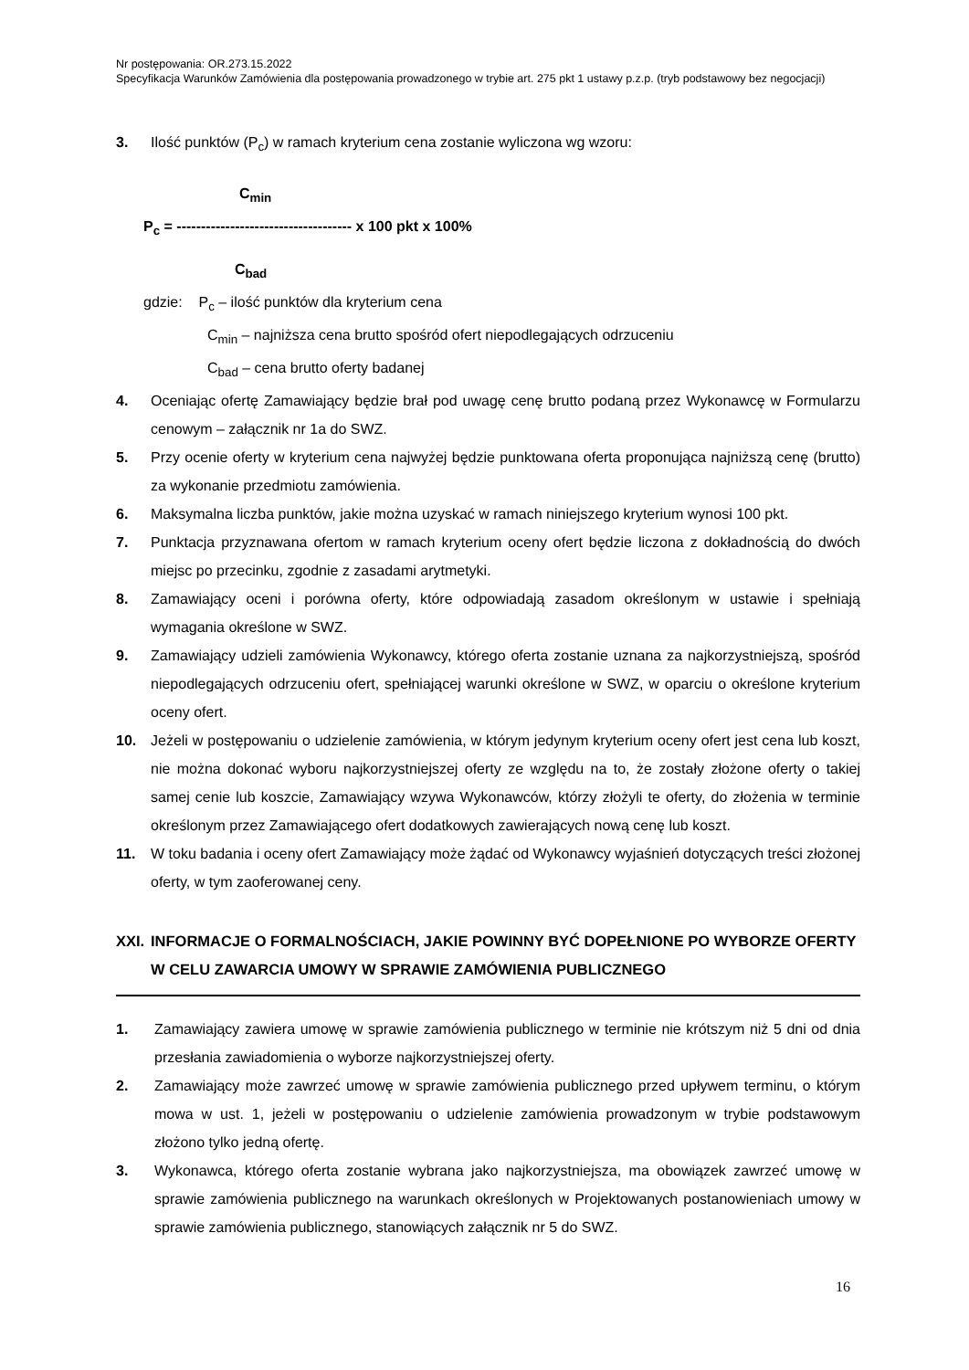Nr postępowania: OR.273.15.2022
Specyfikacja Warunków Zamówienia dla postępowania prowadzonego w trybie art. 275 pkt 1 ustawy p.z.p. (tryb podstawowy bez negocjacji)
3. Ilość punktów (P<sub>c</sub>) w ramach kryterium cena zostanie wyliczona wg wzoru:
C<sub>min</sub>
P<sub>c</sub> = ------------------------------------ x 100 pkt x 100%
C<sub>bad</sub>
gdzie: P<sub>c</sub> – ilość punktów dla kryterium cena
C<sub>min</sub> – najniższa cena brutto spośród ofert niepodlegających odrzuceniu
C<sub>bad</sub> – cena brutto oferty badanej
4. Oceniając ofertę Zamawiający będzie brał pod uwagę cenę brutto podaną przez Wykonawcę w Formularzu cenowym – załącznik nr 1a do SWZ.
5. Przy ocenie oferty w kryterium cena najwyżej będzie punktowana oferta proponująca najniższą cenę (brutto) za wykonanie przedmiotu zamówienia.
6. Maksymalna liczba punktów, jakie można uzyskać w ramach niniejszego kryterium wynosi 100 pkt.
7. Punktacja przyznawana ofertom w ramach kryterium oceny ofert będzie liczona z dokładnością do dwóch miejsc po przecinku, zgodnie z zasadami arytmetyki.
8. Zamawiający oceni i porówna oferty, które odpowiadają zasadom określonym w ustawie i spełniają wymagania określone w SWZ.
9. Zamawiający udzieli zamówienia Wykonawcy, którego oferta zostanie uznana za najkorzystniejszą, spośród niepodlegających odrzuceniu ofert, spełniającej warunki określone w SWZ, w oparciu o określone kryterium oceny ofert.
10. Jeżeli w postępowaniu o udzielenie zamówienia, w którym jedynym kryterium oceny ofert jest cena lub koszt, nie można dokonać wyboru najkorzystniejszej oferty ze względu na to, że zostały złożone oferty o takiej samej cenie lub koszcie, Zamawiający wzywa Wykonawców, którzy złożyli te oferty, do złożenia w terminie określonym przez Zamawiającego ofert dodatkowych zawierających nową cenę lub koszt.
11. W toku badania i oceny ofert Zamawiający może żądać od Wykonawcy wyjaśnień dotyczących treści złożonej oferty, w tym zaoferowanej ceny.
XXI. INFORMACJE O FORMALNOŚCIACH, JAKIE POWINNY BYĆ DOPEŁNIONE PO WYBORZE OFERTY W CELU ZAWARCIA UMOWY W SPRAWIE ZAMÓWIENIA PUBLICZNEGO
1. Zamawiający zawiera umowę w sprawie zamówienia publicznego w terminie nie krótszym niż 5 dni od dnia przesłania zawiadomienia o wyborze najkorzystniejszej oferty.
2. Zamawiający może zawrzeć umowę w sprawie zamówienia publicznego przed upływem terminu, o którym mowa w ust. 1, jeżeli w postępowaniu o udzielenie zamówienia prowadzonym w trybie podstawowym złożono tylko jedną ofertę.
3. Wykonawca, którego oferta zostanie wybrana jako najkorzystniejsza, ma obowiązek zawrzeć umowę w sprawie zamówienia publicznego na warunkach określonych w Projektowanych postanowieniach umowy w sprawie zamówienia publicznego, stanowiących załącznik nr 5 do SWZ.
16